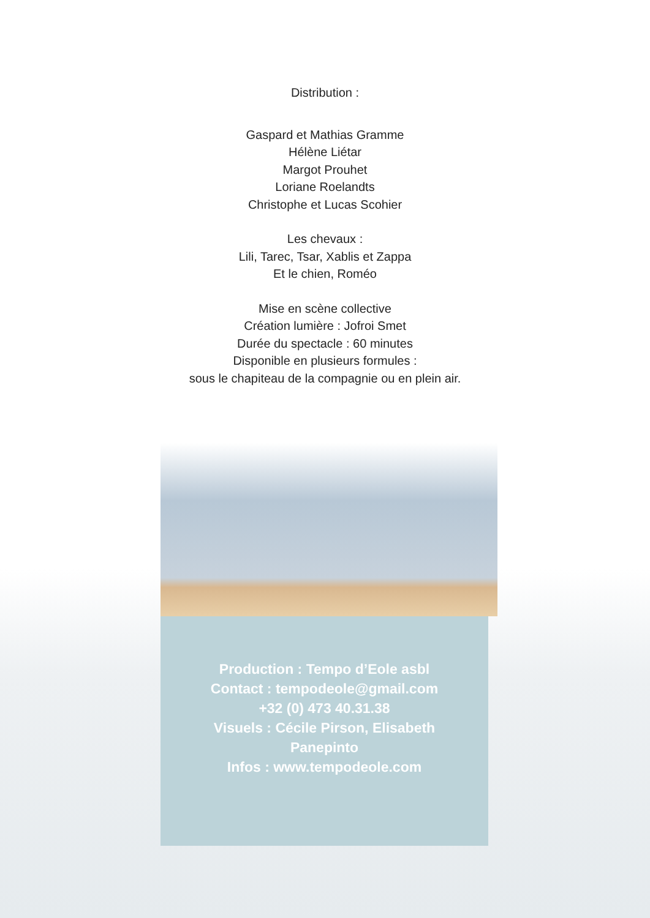Distribution :
Gaspard et Mathias Gramme
Hélène Liétar
Margot Prouhet
Loriane Roelandts
Christophe et Lucas Scohier
Les chevaux :
Lili, Tarec, Tsar, Xablis et Zappa
Et le chien, Roméo
Mise en scène collective
Création lumière : Jofroi Smet
Durée du spectacle : 60 minutes
Disponible en plusieurs formules :
sous le chapiteau de la compagnie ou en plein air.
Production : Tempo d’Eole asbl
Contact : tempodeole@gmail.com
+32 (0) 473 40.31.38
Visuels : Cécile Pirson, Elisabeth
Panepinto
Infos : www.tempodeole.com